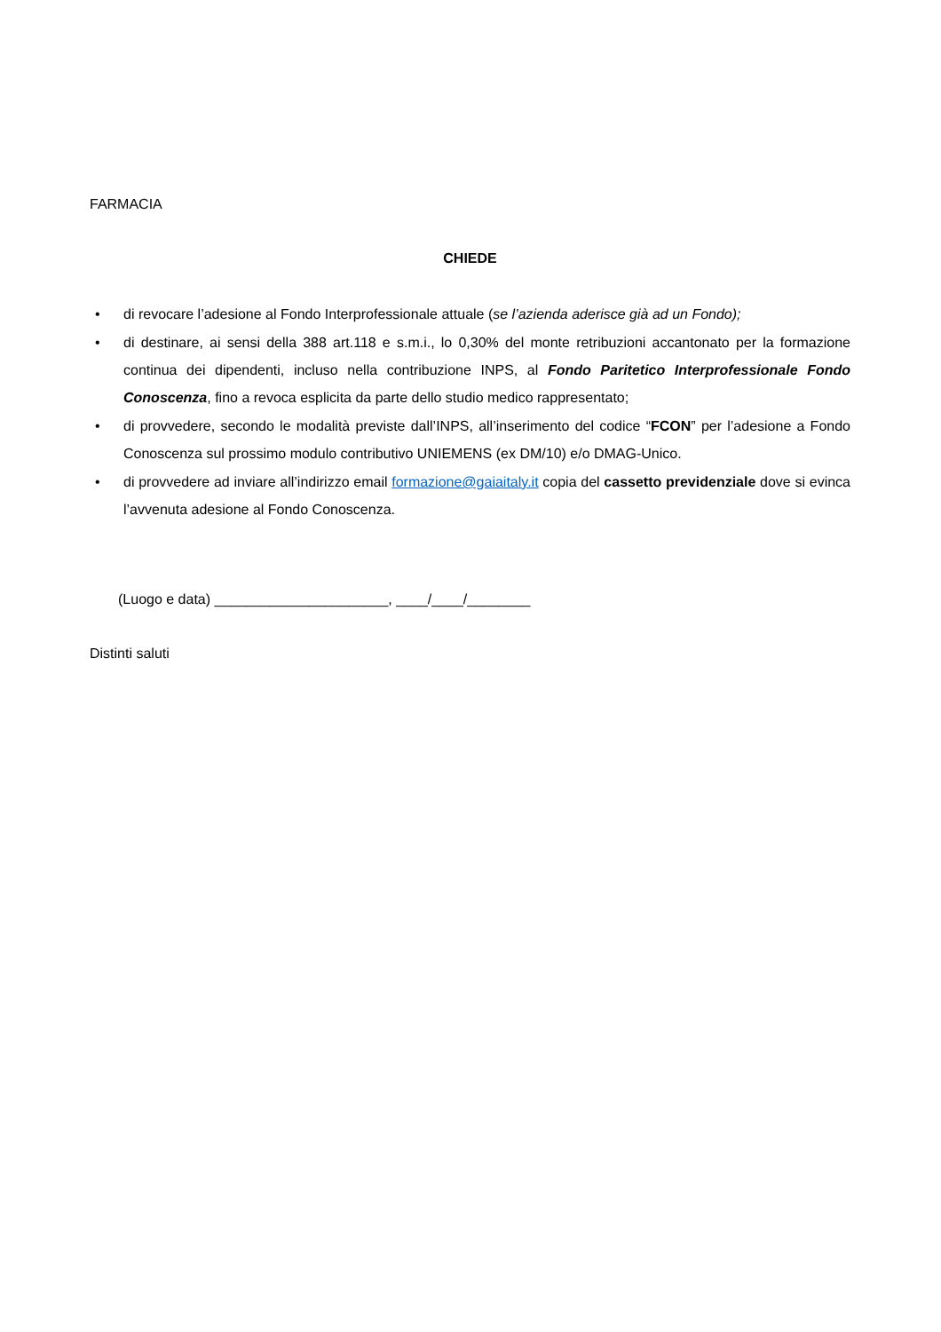FARMACIA
CHIEDE
• di revocare l’adesione al Fondo Interprofessionale attuale (se l’azienda aderisce già ad un Fondo);
• di destinare, ai sensi della 388 art.118 e s.m.i., lo 0,30% del monte retribuzioni accantonato per la formazione continua dei dipendenti, incluso nella contribuzione INPS, al Fondo Paritetico Interprofessionale Fondo Conoscenza, fino a revoca esplicita da parte dello studio medico rappresentato;
• di provvedere, secondo le modalità previste dall’INPS, all’inserimento del codice “FCON” per l’adesione a Fondo Conoscenza sul prossimo modulo contributivo UNIEMENS (ex DM/10) e/o DMAG-Unico.
• di provvedere ad inviare all’indirizzo email formazione@gaiaitaly.it copia del cassetto previdenziale dove si evinca l’avvenuta adesione al Fondo Conoscenza.
(Luogo e data) ______________________, ____/____/________
Distinti saluti